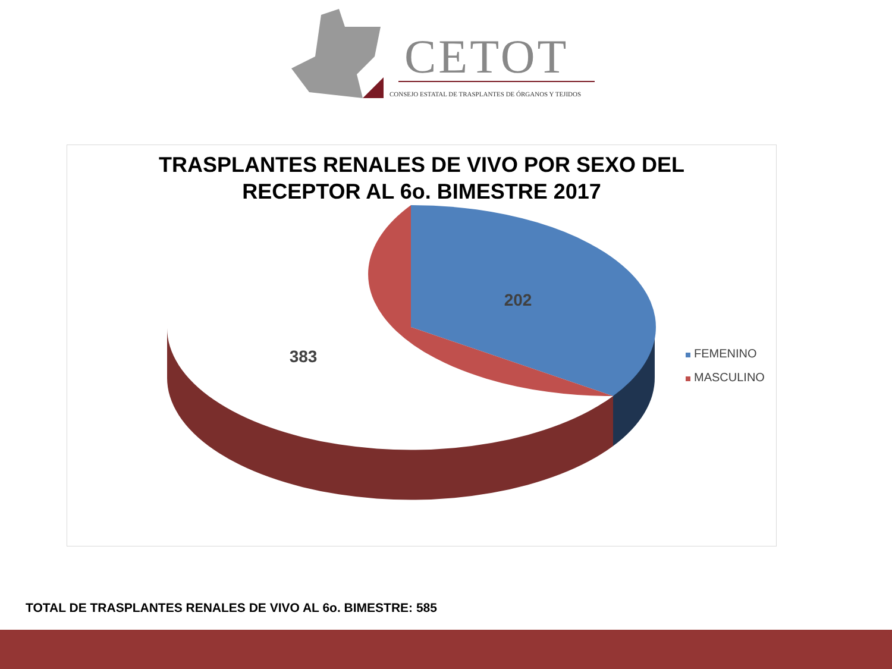CETOT
CONSEJO ESTATAL DE TRASPLANTES DE ÓRGANOS Y TEJIDOS
TRASPLANTES RENALES DE VIVO POR SEXO DEL
RECEPTOR AL 6o. BIMESTRE 2017
202
383
FEMENINO
MASCULINO
TOTAL DE TRASPLANTES RENALES DE VIVO AL 6o. BIMESTRE: 585